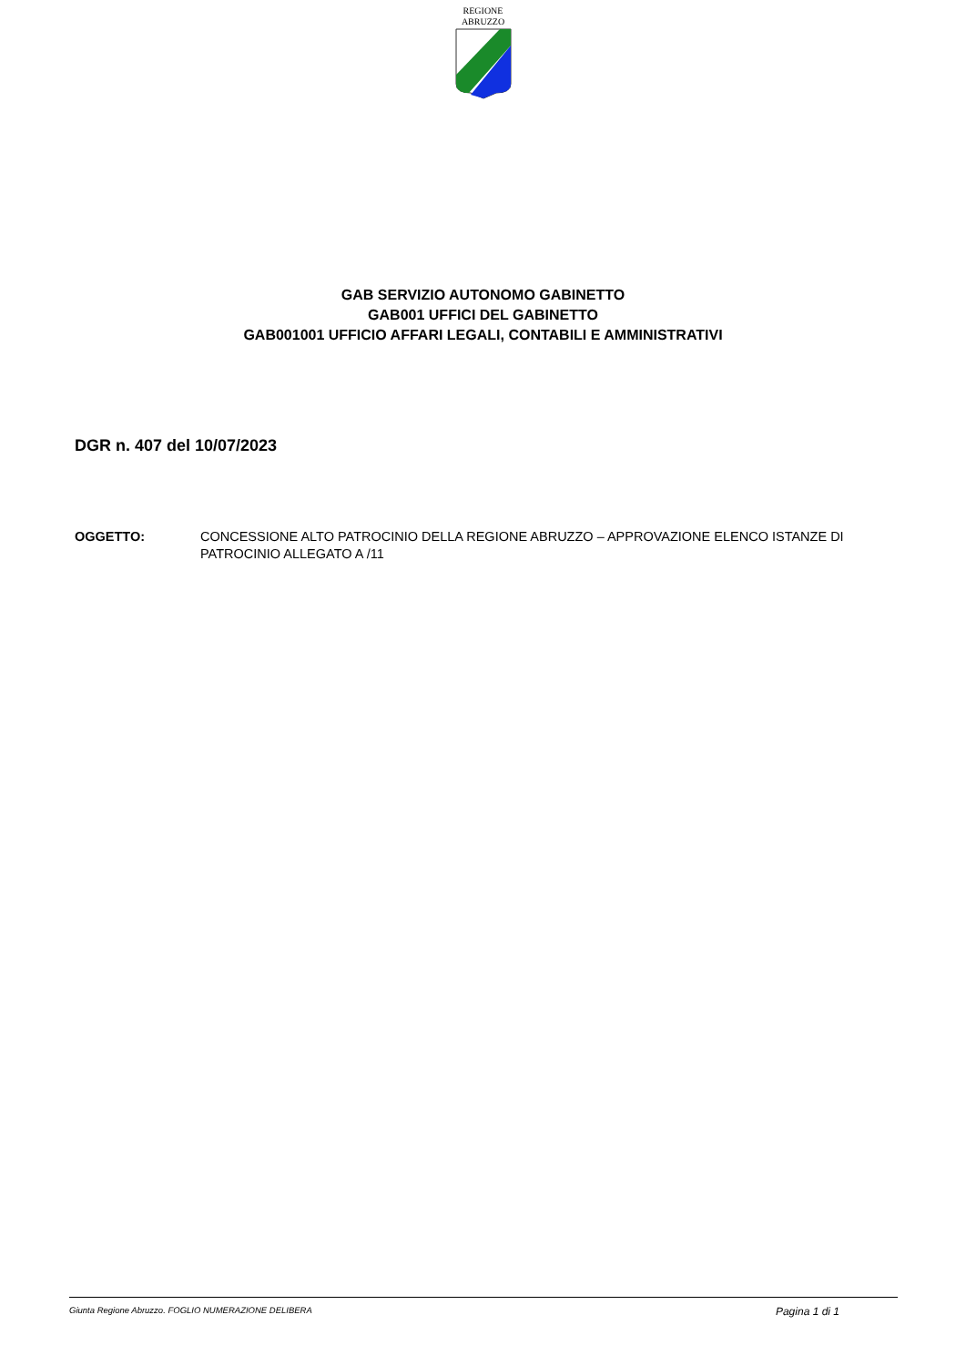REGIONE
ABRUZZO
GAB SERVIZIO AUTONOMO GABINETTO
GAB001 UFFICI DEL GABINETTO
GAB001001 UFFICIO AFFARI LEGALI, CONTABILI E AMMINISTRATIVI
DGR n. 407 del 10/07/2023
OGGETTO: CONCESSIONE ALTO PATROCINIO DELLA REGIONE ABRUZZO – APPROVAZIONE ELENCO ISTANZE DI PATROCINIO ALLEGATO A /11
Giunta Regione Abruzzo. FOGLIO NUMERAZIONE DELIBERA Pagina 1 di 1